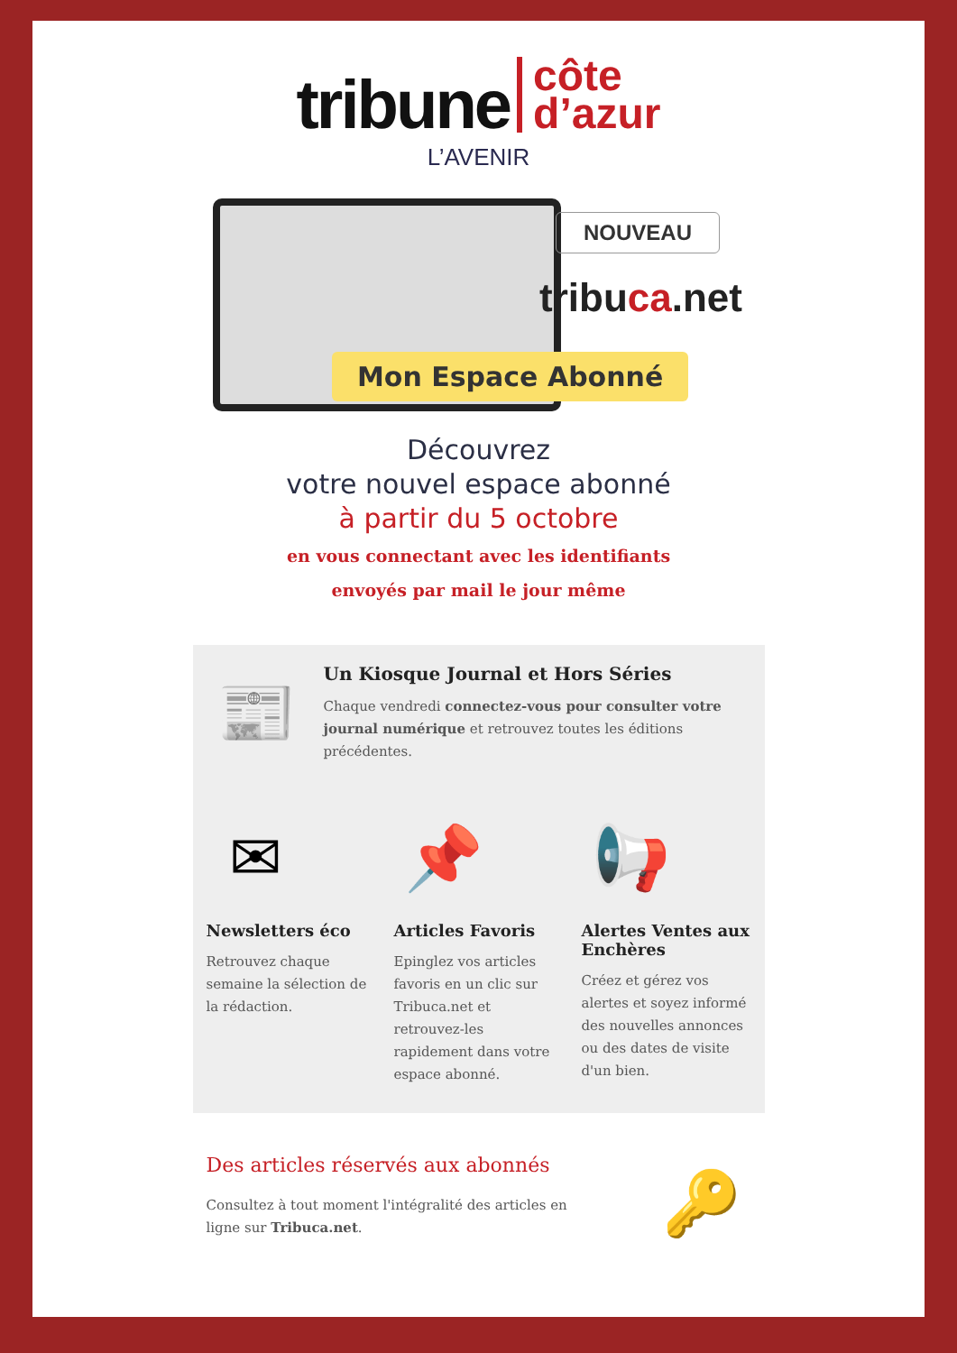tribune côte
d’azur
L’AVENIR
NOUVEAU
tribuca.net
Mon Espace Abonné
Découvrez
votre nouvel espace abonné
à partir du 5 octobre
en vous connectant avec les identifiants
envoyés par mail le jour même
📰
Un Kiosque Journal et Hors Séries
Chaque vendredi connectez-vous pour consulter votre journal numérique et retrouvez toutes les éditions précédentes.
✉
Newsletters éco
Retrouvez chaque semaine la sélection de la rédaction.
📌
Articles Favoris
Epinglez vos articles favoris en un clic sur Tribuca.net et retrouvez-les rapidement dans votre espace abonné.
📢
Alertes Ventes aux Enchères
Créez et gérez vos alertes et soyez informé des nouvelles annonces ou des dates de visite d'un bien.
Des articles réservés aux abonnés
Consultez à tout moment l'intégralité des articles en ligne sur Tribuca.net.
🔑